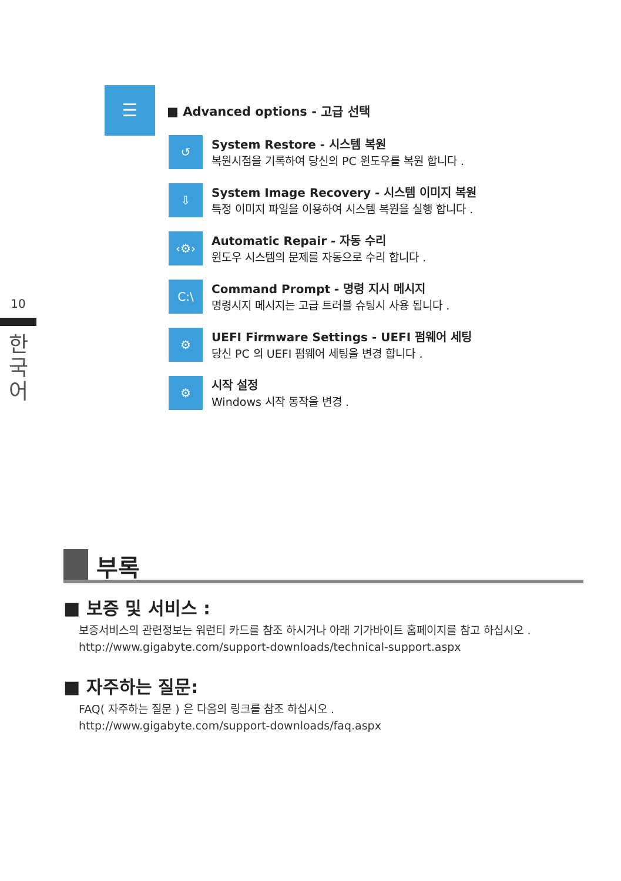10
한
국
어
☰
■ Advanced options - 고급 선택
↺
System Restore - 시스템 복원
복원시점을 기록하여 당신의 PC 윈도우를 복원 합니다 .
⇩
System Image Recovery - 시스템 이미지 복원
특정 이미지 파일을 이용하여 시스템 복원을 실행 합니다 .
‹⚙›
Automatic Repair - 자동 수리
윈도우 시스템의 문제를 자동으로 수리 합니다 .
C:\
Command Prompt - 명령 지시 메시지
명령시지 메시지는 고급 트러블 슈팅시 사용 됩니다 .
⚙
UEFI Firmware Settings - UEFI 펌웨어 세팅
당신 PC 의 UEFI 펌웨어 세팅을 변경 합니다 .
⚙
시작 설정
Windows 시작 동작을 변경 .
부록
■ 보증 및 서비스 :
보증서비스의 관련정보는 워런티 카드를 참조 하시거나 아래 기가바이트 홈페이지를 참고 하십시오 .
http://www.gigabyte.com/support-downloads/technical-support.aspx
■ 자주하는 질문:
FAQ( 자주하는 질문 ) 은 다음의 링크를 참조 하십시오 .
http://www.gigabyte.com/support-downloads/faq.aspx